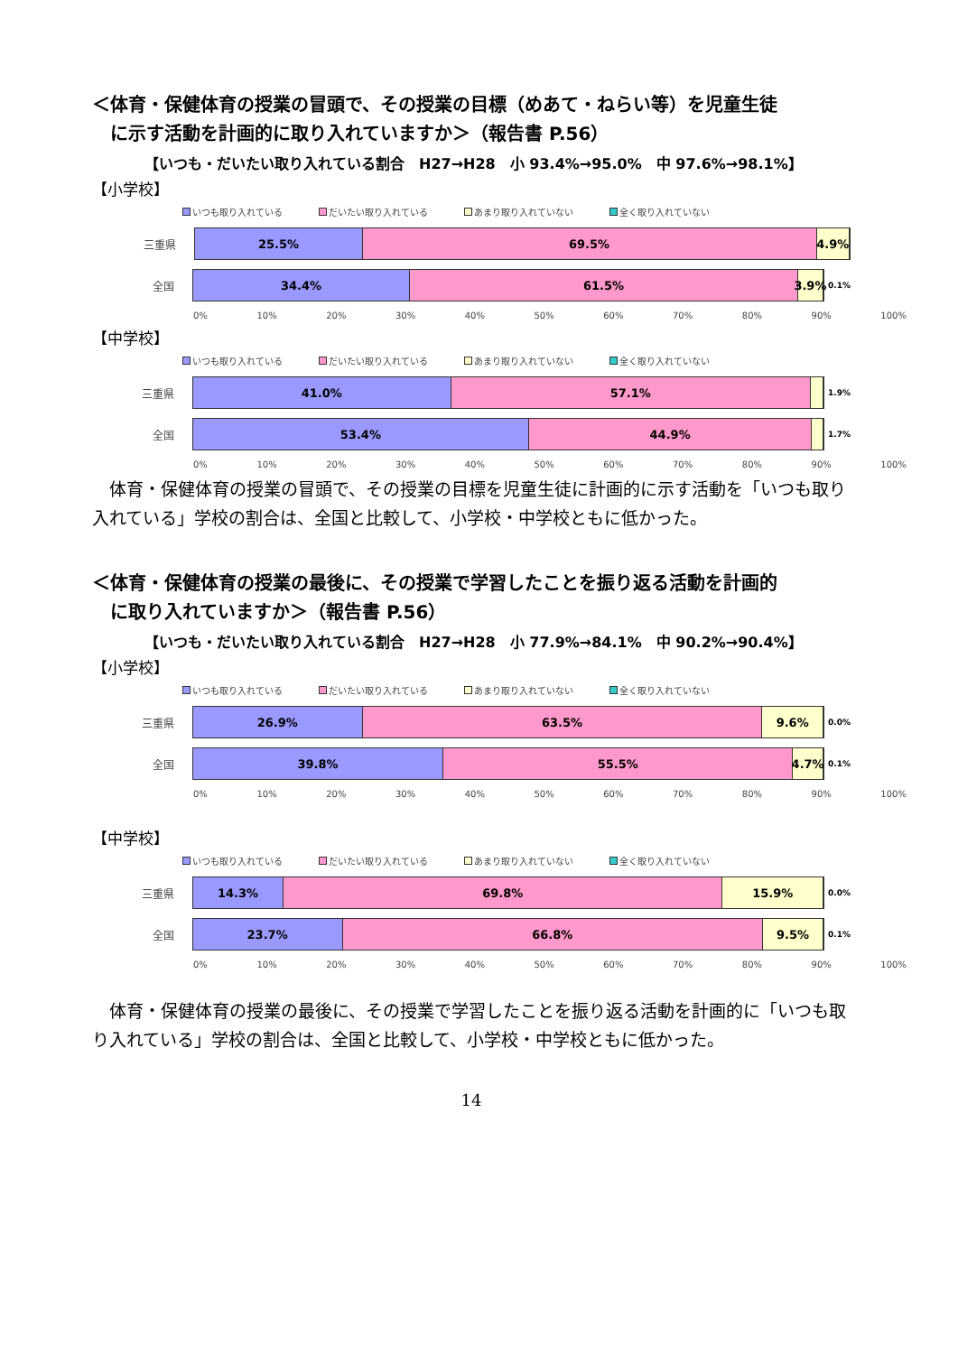＜体育・保健体育の授業の冒頭で、その授業の目標（めあて・ねらい等）を児童生徒
　に示す活動を計画的に取り入れていますか＞（報告書 P.56）
【いつも・だいたい取り入れている割合　H27→H28　小 93.4%→95.0%　中 97.6%→98.1%】
【小学校】
いつも取り入れている だいたい取り入れている あまり取り入れていない 全く取り入れていない
三重県
25.5% 69.5% 4.9%
全国
34.4% 61.5% 3.9%
0.1%
0% 10% 20% 30% 40% 50% 60% 70% 80% 90% 100%
【中学校】
いつも取り入れている だいたい取り入れている あまり取り入れていない 全く取り入れていない
三重県
41.0% 57.1%
1.9%
全国
53.4% 44.9%
1.7%
0% 10% 20% 30% 40% 50% 60% 70% 80% 90% 100%
体育・保健体育の授業の冒頭で、その授業の目標を児童生徒に計画的に示す活動を「いつも取り入れている」学校の割合は、全国と比較して、小学校・中学校ともに低かった。
＜体育・保健体育の授業の最後に、その授業で学習したことを振り返る活動を計画的
　に取り入れていますか＞（報告書 P.56）
【いつも・だいたい取り入れている割合　H27→H28　小 77.9%→84.1%　中 90.2%→90.4%】
【小学校】
いつも取り入れている だいたい取り入れている あまり取り入れていない 全く取り入れていない
三重県
26.9% 63.5% 9.6%
0.0%
全国
39.8% 55.5% 4.7%
0.1%
0% 10% 20% 30% 40% 50% 60% 70% 80% 90% 100%
【中学校】
いつも取り入れている だいたい取り入れている あまり取り入れていない 全く取り入れていない
三重県
14.3% 69.8% 15.9%
0.0%
全国
23.7% 66.8% 9.5%
0.1%
0% 10% 20% 30% 40% 50% 60% 70% 80% 90% 100%
体育・保健体育の授業の最後に、その授業で学習したことを振り返る活動を計画的に「いつも取り入れている」学校の割合は、全国と比較して、小学校・中学校ともに低かった。
14